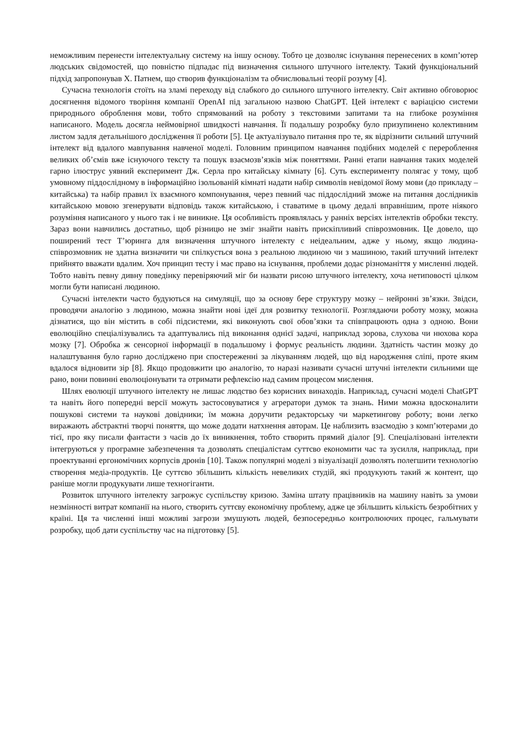неможливим перенести інтелектуальну систему на іншу основу. Тобто це дозволяє існування перенесених в комп’ютер людських свідомостей, що повністю підпадає під визначення сильного штучного інтелекту. Такий функціональний підхід запропонував Х. Патнем, що створив функціоналізм та обчислювальні теорії розуму [4].
Сучасна технологія стоїть на зламі переходу від слабкого до сильного штучного інтелекту. Світ активно обговорює досягнення відомого творіння компанії OpenAI під загальною назвою ChatGPT. Цей інтелект є варіацією системи природнього оброблення мови, тобто спрямований на роботу з текстовими запитами та на глибоке розуміння написаного. Модель досягла неймовірної швидкості навчання. Її подальшу розробку було призупинено колективним листом задля детальнішого дослідження її роботи [5]. Це актуалізувало питання про те, як відрізнити сильний штучний інтелект від вдалого мавпування навченої моделі. Головним принципом навчання подібних моделей є перероблення великих об’ємів вже існуючого тексту та пошук взаємозв’язків між поняттями. Ранні етапи навчання таких моделей гарно ілюструє уявний експеримент Дж. Серла про китайську кімнату [6]. Суть експерименту полягає у тому, щоб умовному піддослідному в інформаційно ізольованій кімнаті надати набір символів невідомої йому мови (до прикладу – китайська) та набір правил їх взаємного компонування, через певний час піддослідний зможе на питання дослідників китайською мовою згенерувати відповідь також китайською, і ставатиме в цьому дедалі вправнішим, проте ніякого розуміння написаного у нього так і не виникне. Ця особливість проявлялась у ранніх версіях інтелектів обробки тексту. Зараз вони навчились достатньо, щоб різницю не зміг знайти навіть прискіпливий співрозмовник. Це довело, що поширений тест Т’юринга для визначення штучного інтелекту є неідеальним, адже у ньому, якщо людина-співрозмовник не здатна визначити чи спілкується вона з реальною людиною чи з машиною, такий штучний інтелект прийнято вважати вдалим. Хоч принцип тесту і має право на існування, проблеми додає різноманіття у мисленні людей. Тобто навіть певну дивну поведінку перевіряючий міг би назвати рисою штучного інтелекту, хоча нетиповості цілком могли бути написані людиною.
Сучасні інтелекти часто будуються на симуляції, що за основу бере структуру мозку – нейронні зв’язки. Звідси, проводячи аналогію з людиною, можна знайти нові ідеї для розвитку технології. Розглядаючи роботу мозку, можна дізнатися, що він містить в собі підсистеми, які виконують свої обов’язки та співпрацюють одна з одною. Вони еволюційно спеціалізувались та адаптувались під виконання однієї задачі, наприклад зорова, слухова чи нюхова кора мозку [7]. Обробка ж сенсорної інформації в подальшому і формує реальність людини. Здатність частин мозку до налаштування було гарно досліджено при спостереженні за лікуванням людей, що від народження сліпі, проте яким вдалося відновити зір [8]. Якщо продовжити цю аналогію, то наразі називати сучасні штучні інтелекти сильними ще рано, вони повинні еволюціонувати та отримати рефлексію над самим процесом мислення.
Шлях еволюції штучного інтелекту не лишає людство без корисних винаходів. Наприклад, сучасні моделі ChatGPT та навіть його попередні версії можуть застосовуватися у агрератори думок та знань. Ними можна вдосконалити пошукові системи та наукові довідники; їм можна доручити редакторську чи маркетингову роботу; вони легко виражають абстрактні творчі поняття, що може додати натхнення авторам. Це наблизить взаємодію з комп’ютерами до тієї, про яку писали фантасти з часів до їх виникнення, тобто створить прямий діалог [9]. Спеціалізовані інтелекти інтегруються у програмне забезпечення та дозволять спеціалістам суттєво економити час та зусилля, наприклад, при проектуванні ергономічних корпусів дронів [10]. Також популярні моделі з візуалізації дозволять полегшити технологію створення медіа-продуктів. Це суттєво збільшить кількість невеликих студій, які продукують такий ж контент, що раніше могли продукувати лише техногіганти.
Розвиток штучного інтелекту загрожує суспільству кризою. Заміна штату працівників на машину навіть за умови незмінності витрат компанії на нього, створить суттєву економічну проблему, адже це збільшить кількість безробітних у країні. Ця та численні інші можливі загрози змушують людей, безпосередньо контролюючих процес, гальмувати розробку, щоб дати суспільству час на підготовку [5].